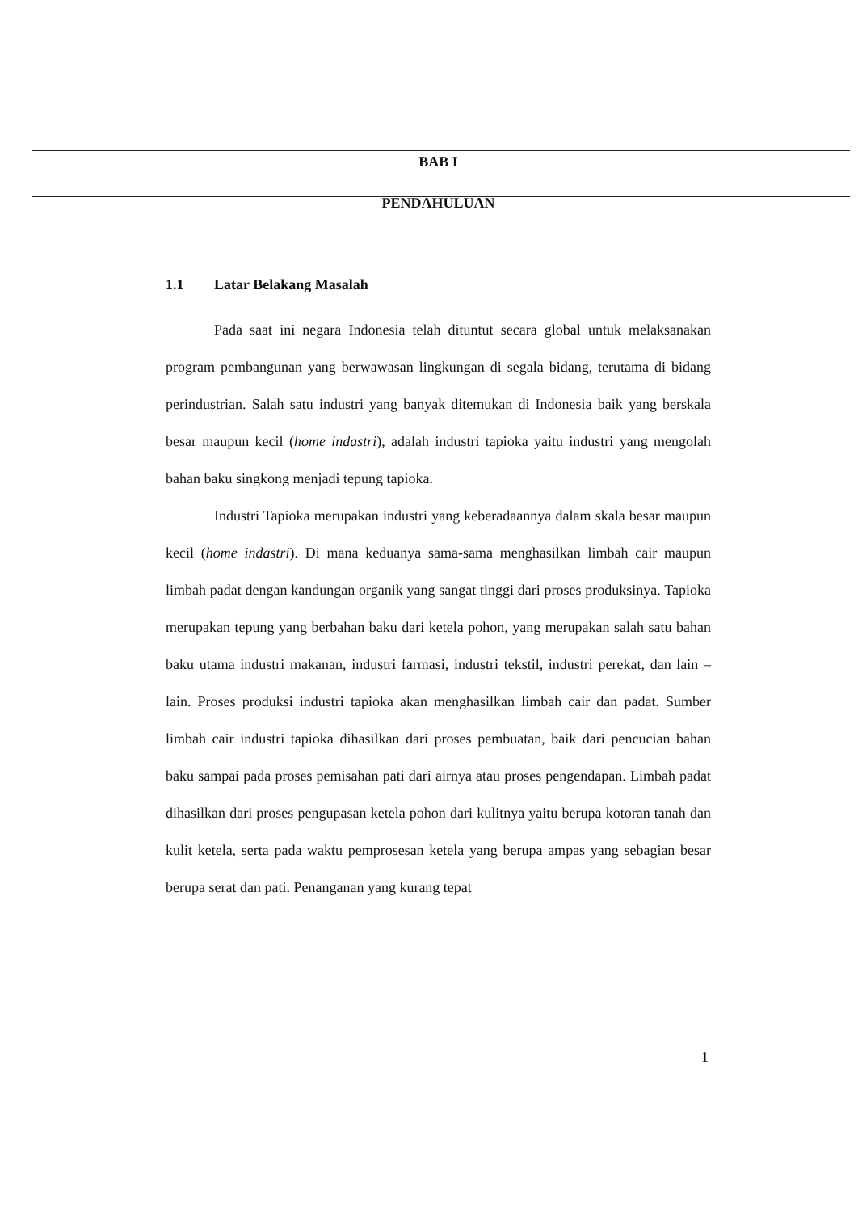BAB I
PENDAHULUAN
1.1 Latar Belakang Masalah
Pada saat ini negara Indonesia telah dituntut secara global untuk melaksanakan program pembangunan yang berwawasan lingkungan di segala bidang, terutama di bidang perindustrian. Salah satu industri yang banyak ditemukan di Indonesia baik yang berskala besar maupun kecil (home indastri), adalah industri tapioka yaitu industri yang mengolah bahan baku singkong menjadi tepung tapioka.
Industri Tapioka merupakan industri yang keberadaannya dalam skala besar maupun kecil (home indastri). Di mana keduanya sama-sama menghasilkan limbah cair maupun limbah padat dengan kandungan organik yang sangat tinggi dari proses produksinya. Tapioka merupakan tepung yang berbahan baku dari ketela pohon, yang merupakan salah satu bahan baku utama industri makanan, industri farmasi, industri tekstil, industri perekat, dan lain – lain. Proses produksi industri tapioka akan menghasilkan limbah cair dan padat. Sumber limbah cair industri tapioka dihasilkan dari proses pembuatan, baik dari pencucian bahan baku sampai pada proses pemisahan pati dari airnya atau proses pengendapan. Limbah padat dihasilkan dari proses pengupasan ketela pohon dari kulitnya yaitu berupa kotoran tanah dan kulit ketela, serta pada waktu pemprosesan ketela yang berupa ampas yang sebagian besar berupa serat dan pati. Penanganan yang kurang tepat
1